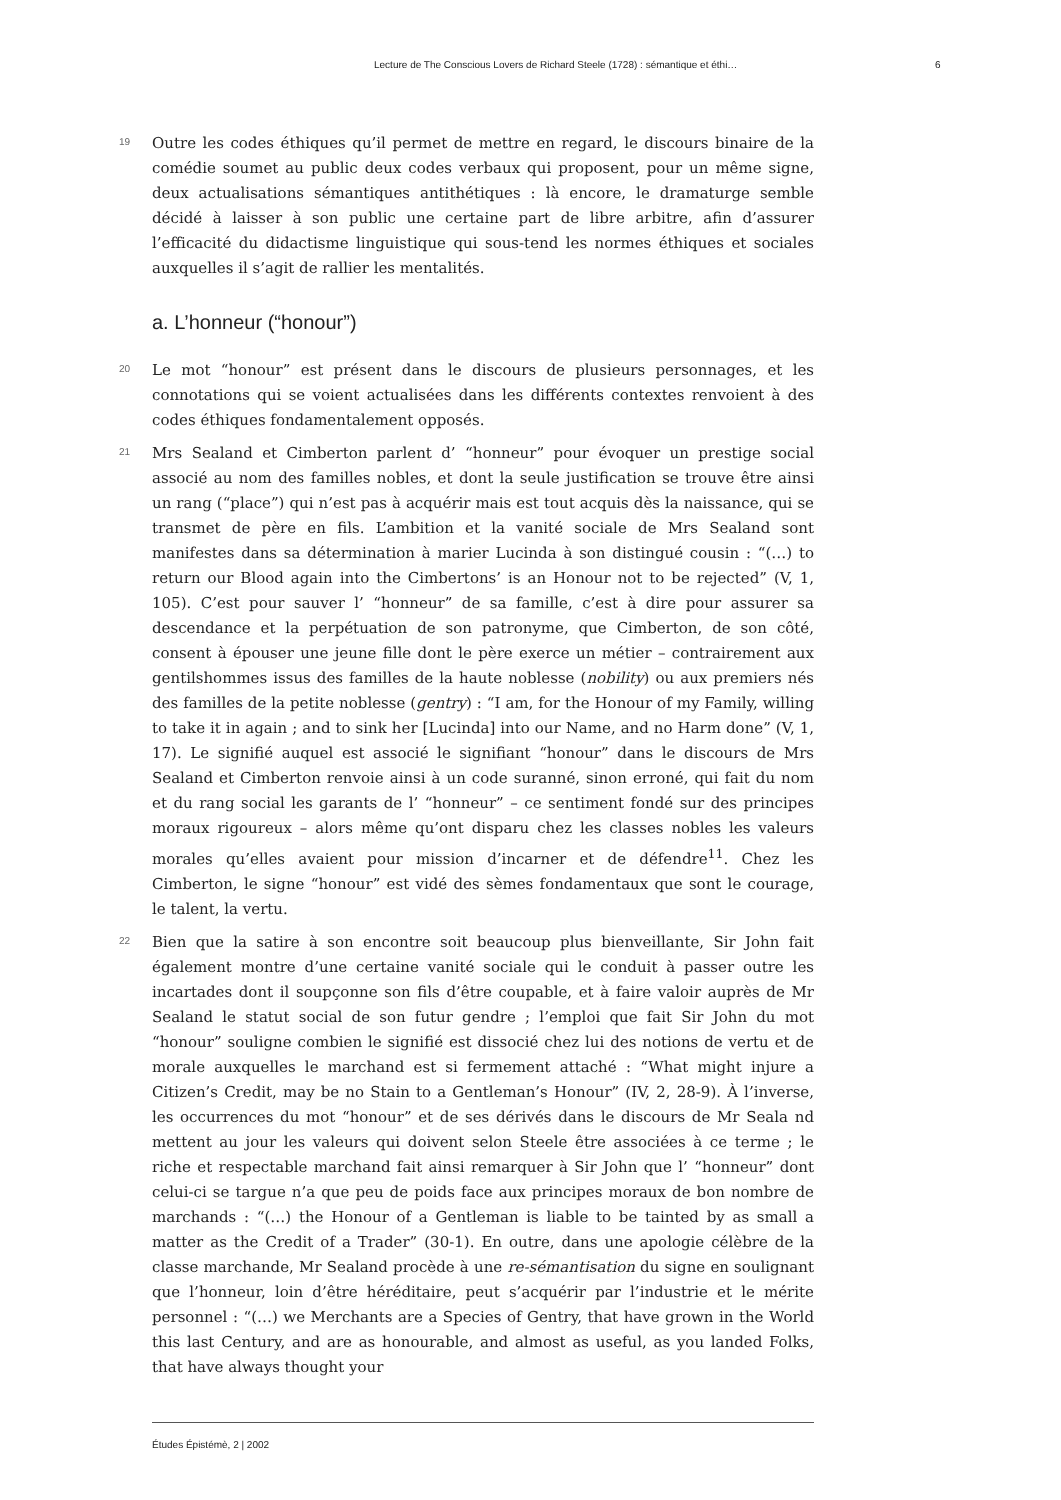Lecture de The Conscious Lovers de Richard Steele (1728) : sémantique et éthi… 6
19
Outre les codes éthiques qu’il permet de mettre en regard, le discours binaire de la comédie soumet au public deux codes verbaux qui proposent, pour un même signe, deux actualisations sémantiques antithétiques : là encore, le dramaturge semble décidé à laisser à son public une certaine part de libre arbitre, afin d’assurer l’efficacité du didactisme linguistique qui sous-tend les normes éthiques et sociales auxquelles il s’agit de rallier les mentalités.
a. L’honneur (“honour”)
20
Le mot “honour” est présent dans le discours de plusieurs personnages, et les connotations qui se voient actualisées dans les différents contextes renvoient à des codes éthiques fondamentalement opposés.
21
Mrs Sealand et Cimberton parlent d’ “honneur” pour évoquer un prestige social associé au nom des familles nobles, et dont la seule justification se trouve être ainsi un rang (“place”) qui n’est pas à acquérir mais est tout acquis dès la naissance, qui se transmet de père en fils. L’ambition et la vanité sociale de Mrs Sealand sont manifestes dans sa détermination à marier Lucinda à son distingué cousin : “(…) to return our Blood again into the Cimbertons’ is an Honour not to be rejected” (V, 1, 105). C’est pour sauver l’ “honneur” de sa famille, c’est à dire pour assurer sa descendance et la perpétuation de son patronyme, que Cimberton, de son côté, consent à épouser une jeune fille dont le père exerce un métier – contrairement aux gentilshommes issus des familles de la haute noblesse (nobility) ou aux premiers nés des familles de la petite noblesse (gentry) : “I am, for the Honour of my Family, willing to take it in again ; and to sink her [Lucinda] into our Name, and no Harm done” (V, 1, 17). Le signifié auquel est associé le signifiant “honour” dans le discours de Mrs Sealand et Cimberton renvoie ainsi à un code suranné, sinon erroné, qui fait du nom et du rang social les garants de l’ “honneur” – ce sentiment fondé sur des principes moraux rigoureux – alors même qu’ont disparu chez les classes nobles les valeurs morales qu’elles avaient pour mission d’incarner et de défendre<sup>11</sup>. Chez les Cimberton, le signe “honour” est vidé des sèmes fondamentaux que sont le courage, le talent, la vertu.
22
Bien que la satire à son encontre soit beaucoup plus bienveillante, Sir John fait également montre d’une certaine vanité sociale qui le conduit à passer outre les incartades dont il soupçonne son fils d’être coupable, et à faire valoir auprès de Mr Sealand le statut social de son futur gendre ; l’emploi que fait Sir John du mot “honour” souligne combien le signifié est dissocié chez lui des notions de vertu et de morale auxquelles le marchand est si fermement attaché : “What might injure a Citizen’s Credit, may be no Stain to a Gentleman’s Honour” (IV, 2, 28-9). À l’inverse, les occurrences du mot “honour” et de ses dérivés dans le discours de Mr Seala nd mettent au jour les valeurs qui doivent selon Steele être associées à ce terme ; le riche et respectable marchand fait ainsi remarquer à Sir John que l’ “honneur” dont celui-ci se targue n’a que peu de poids face aux principes moraux de bon nombre de marchands : “(…) the Honour of a Gentleman is liable to be tainted by as small a matter as the Credit of a Trader” (30-1). En outre, dans une apologie célèbre de la classe marchande, Mr Sealand procède à une re-sémantisation du signe en soulignant que l’honneur, loin d’être héréditaire, peut s’acquérir par l’industrie et le mérite personnel : “(…) we Merchants are a Species of Gentry, that have grown in the World this last Century, and are as honourable, and almost as useful, as you landed Folks, that have always thought your
Études Épistémè, 2 | 2002